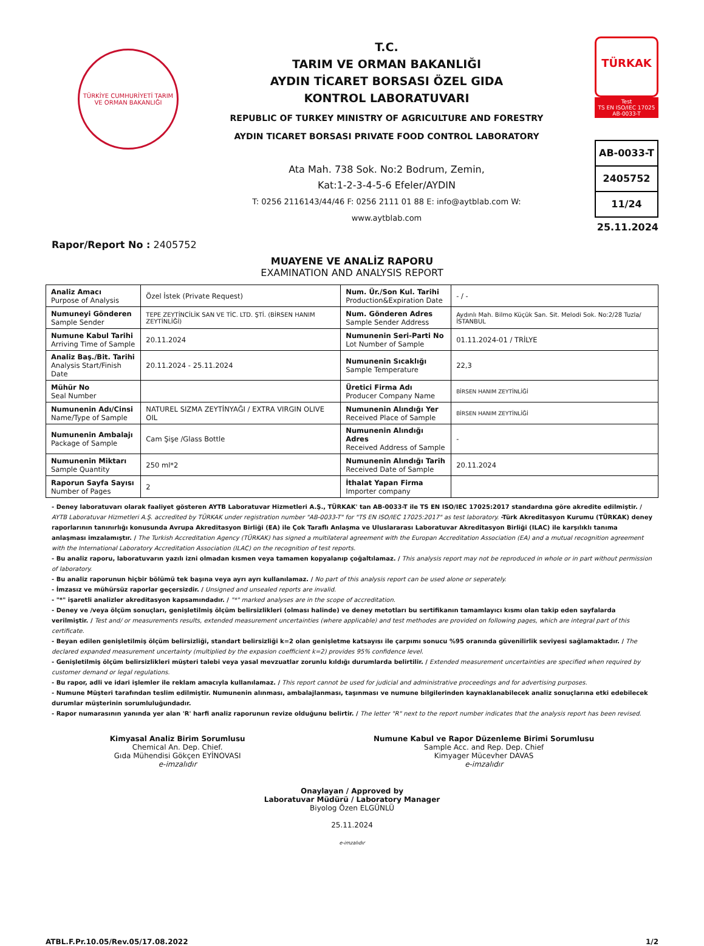TÜRKİYE CUMHURİYETİ TARIM VE ORMAN BAKANLIĞI
T.C.
TARIM VE ORMAN BAKANLIĞI
AYDIN TİCARET BORSASI ÖZEL GIDA
KONTROL LABORATUVARI
REPUBLIC OF TURKEY MINISTRY OF AGRICULTURE AND FORESTRY
AYDIN TICARET BORSASI PRIVATE FOOD CONTROL LABORATORY
Ata Mah. 738 Sok. No:2 Bodrum, Zemin,
Kat:1-2-3-4-5-6 Efeler/AYDIN
T: 0256 2116143/44/46 F: 0256 2111 01 88 E: info@aytblab.com W: www.aytblab.com
TÜRKAK
Test
TS EN ISO/IEC 17025
AB-0033-T
AB-0033-T
2405752
11/24
25.11.2024
Rapor/Report No : 2405752
MUAYENE VE ANALİZ RAPORU
EXAMINATION AND ANALYSIS REPORT
| Analiz Amacı Purpose of Analysis | Özel İstek (Private Request) | Num. Ür./Son Kul. Tarihi Production&Expiration Date | - / - |
| Numuneyi Gönderen Sample Sender | TEPE ZEYTİNCİLİK SAN VE TİC. LTD. ŞTİ. (BİRSEN HANIM ZEYTİNLİĞİ) | Num. Gönderen Adres Sample Sender Address | Aydınlı Mah. Bilmo Küçük San. Sit. Melodi Sok. No:2/28 Tuzla/İSTANBUL |
| Numune Kabul Tarihi Arriving Time of Sample | 20.11.2024 | Numunenin Seri-Parti No Lot Number of Sample | 01.11.2024-01 / TRİLYE |
| Analiz Baş./Bit. Tarihi Analysis Start/Finish Date | 20.11.2024 - 25.11.2024 | Numunenin Sıcaklığı Sample Temperature | 22,3 |
| Mühür No Seal Number | | Üretici Firma Adı Producer Company Name | BİRSEN HANIM ZEYTİNLİĞİ |
| Numunenin Adı/Cinsi Name/Type of Sample | NATUREL SIZMA ZEYTİNYAĞI / EXTRA VIRGIN OLIVE OIL | Numunenin Alındığı Yer Received Place of Sample | BİRSEN HANIM ZEYTİNLİĞİ |
| Numunenin Ambalajı Package of Sample | Cam Şişe /Glass Bottle | Numunenin Alındığı Adres Received Address of Sample | - |
| Numunenin Miktarı Sample Quantity | 250 ml*2 | Numunenin Alındığı Tarih Received Date of Sample | 20.11.2024 |
| Raporun Sayfa Sayısı Number of Pages | 2 | İthalat Yapan Firma Importer company | |
- Deney laboratuvarı olarak faaliyet gösteren AYTB Laboratuvar Hizmetleri A.Ş., TÜRKAK' tan AB-0033-T ile TS EN ISO/IEC 17025:2017 standardına göre akredite edilmiştir. / AYTB Laboratuvar Hizmetleri A.Ş. accredited by TÜRKAK under registration number "AB-0033-T" for "TS EN ISO/IEC 17025:2017" as test laboratory. -Türk Akreditasyon Kurumu (TÜRKAK) deney raporlarının tanınırlığı konusunda Avrupa Akreditasyon Birliği (EA) ile Çok Taraflı Anlaşma ve Uluslararası Laboratuvar Akreditasyon Birliği (ILAC) ile karşılıklı tanıma anlaşması imzalamıştır. / The Turkish Accreditation Agency (TÜRKAK) has signed a multilateral agreement with the Europan Accreditation Association (EA) and a mutual recognition agreement with the International Laboratory Accreditation Association (ILAC) on the recognition of test reports.
- Bu analiz raporu, laboratuvarın yazılı izni olmadan kısmen veya tamamen kopyalanıp çoğaltılamaz. / This analysis report may not be reproduced in whole or in part without permission of laboratory.
- Bu analiz raporunun hiçbir bölümü tek başına veya ayrı ayrı kullanılamaz. / No part of this analysis report can be used alone or seperately.
- İmzasız ve mühürsüz raporlar geçersizdir. / Unsigned and unsealed reports are invalid.
- "*" işaretli analizler akreditasyon kapsamındadır. / "*" marked analyses are in the scope of accreditation.
- Deney ve /veya ölçüm sonuçları, genişletilmiş ölçüm belirsizlikleri (olması halinde) ve deney metotları bu sertifikanın tamamlayıcı kısmı olan takip eden sayfalarda verilmiştir. / Test and/ or measurements results, extended measurement uncertainties (where applicable) and test methodes are provided on following pages, which are integral part of this certificate.
- Beyan edilen genişletilmiş ölçüm belirsizliği, standart belirsizliği k=2 olan genişletme katsayısı ile çarpımı sonucu %95 oranında güvenilirlik seviyesi sağlamaktadır. / The declared expanded measurement uncertainty (multiplied by the expasion coefficient k=2) provides 95% confidence level.
- Genişletilmiş ölçüm belirsizlikleri müşteri talebi veya yasal mevzuatlar zorunlu kıldığı durumlarda belirtilir. / Extended measurement uncertainties are specified when required by customer demand or legal regulations.
- Bu rapor, adli ve idari işlemler ile reklam amacıyla kullanılamaz. / This report cannot be used for judicial and administrative proceedings and for advertising purposes.
- Numune Müşteri tarafından teslim edilmiştir. Numunenin alınması, ambalajlanması, taşınması ve numune bilgilerinden kaynaklanabilecek analiz sonuçlarına etki edebilecek durumlar müşterinin sorumluluğundadır.
- Rapor numarasının yanında yer alan 'R' harfi analiz raporunun revize olduğunu belirtir. / The letter "R" next to the report number indicates that the analysis report has been revised.
Kimyasal Analiz Birim Sorumlusu
Chemical An. Dep. Chief.
Gıda Mühendisi Gökçen EYİNOVASI
e-imzalıdır
Numune Kabul ve Rapor Düzenleme Birimi Sorumlusu
Sample Acc. and Rep. Dep. Chief
Kimyager Mücevher DAVAS
e-imzalıdır
Onaylayan / Approved by
Laboratuvar Müdürü / Laboratory Manager
Biyolog Özen ELGÜNLÜ
25.11.2024
e-imzalıdır
ATBL.F.Pr.10.05/Rev.05/17.08.2022 1/2